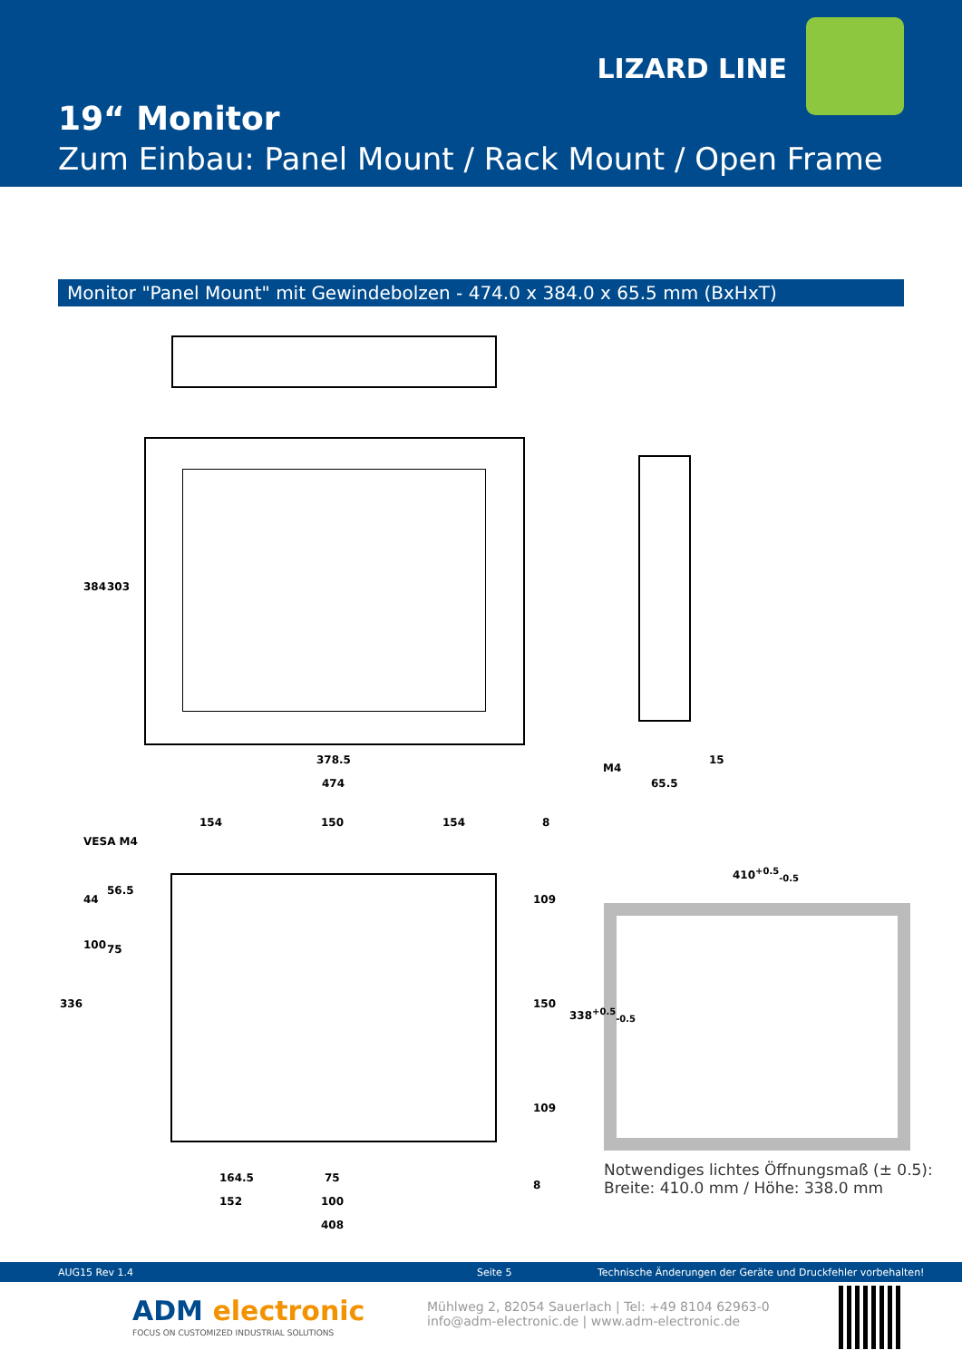LIZARD LINE
19“ Monitor
Zum Einbau: Panel Mount / Rack Mount / Open Frame
Monitor "Panel Mount" mit Gewindebolzen - 474.0 x 384.0 x 65.5 mm (BxHxT)
384 303
378.5
474
M4
65.5
15
154 150 154 8
VESA M4
44
56.5
100 75
336
109
150
109
8
164.5 75
152 100
408
410<sup>+0.5</sup><sub>-0.5</sub>
338<sup>+0.5</sup><sub>-0.5</sub>
Notwendiges lichtes Öffnungsmaß (± 0.5):
Breite: 410.0 mm / Höhe: 338.0 mm
AUG15 Rev 1.4 Seite 5 Technische Änderungen der Geräte und Druckfehler vorbehalten!
ADM electronic
FOCUS ON CUSTOMIZED INDUSTRIAL SOLUTIONS
Mühlweg 2, 82054 Sauerlach | Tel: +49 8104 62963-0
info@adm-electronic.de | www.adm-electronic.de